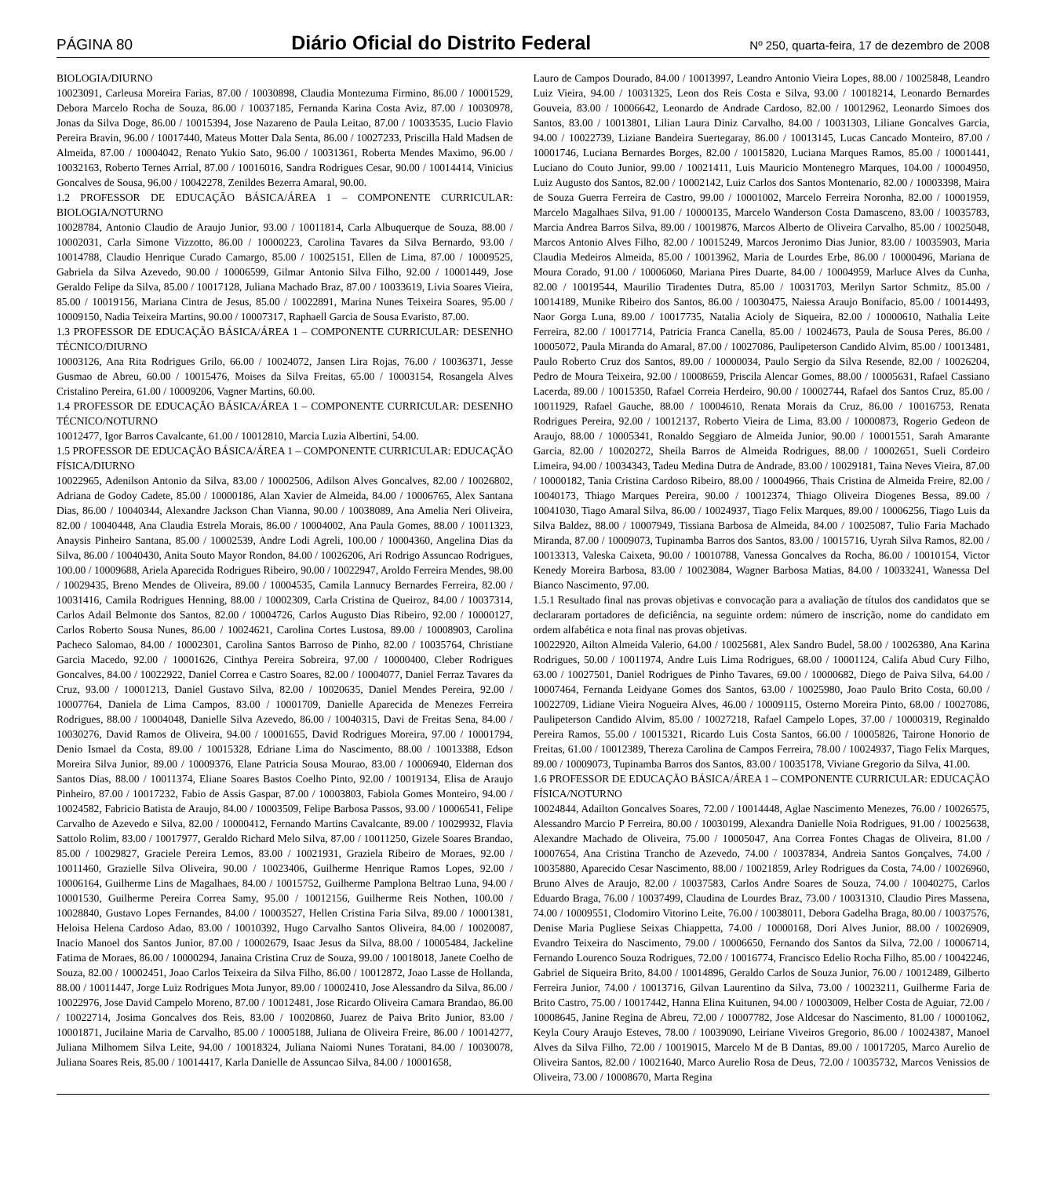PÁGINA 80 Diário Oficial do Distrito Federal Nº 250, quarta-feira, 17 de dezembro de 2008
BIOLOGIA/DIURNO
10023091, Carleusa Moreira Farias, 87.00 / 10030898, Claudia Montezuma Firmino, 86.00 / 10001529, Debora Marcelo Rocha de Souza, 86.00 / 10037185, Fernanda Karina Costa Aviz, 87.00 / 10030978, Jonas da Silva Doge, 86.00 / 10015394, Jose Nazareno de Paula Leitao, 87.00 / 10033535, Lucio Flavio Pereira Bravin, 96.00 / 10017440, Mateus Motter Dala Senta, 86.00 / 10027233, Priscilla Hald Madsen de Almeida, 87.00 / 10004042, Renato Yukio Sato, 96.00 / 10031361, Roberta Mendes Maximo, 96.00 / 10032163, Roberto Ternes Arrial, 87.00 / 10016016, Sandra Rodrigues Cesar, 90.00 / 10014414, Vinicius Goncalves de Sousa, 96.00 / 10042278, Zenildes Bezerra Amaral, 90.00.
1.2 PROFESSOR DE EDUCAÇÃO BÁSICA/ÁREA 1 – COMPONENTE CURRICULAR: BIOLOGIA/NOTURNO
10028784, Antonio Claudio de Araujo Junior, 93.00 / 10011814, Carla Albuquerque de Souza, 88.00 / 10002031, Carla Simone Vizzotto, 86.00 / 10000223, Carolina Tavares da Silva Bernardo, 93.00 / 10014788, Claudio Henrique Curado Camargo, 85.00 / 10025151, Ellen de Lima, 87.00 / 10009525, Gabriela da Silva Azevedo, 90.00 / 10006599, Gilmar Antonio Silva Filho, 92.00 / 10001449, Jose Geraldo Felipe da Silva, 85.00 / 10017128, Juliana Machado Braz, 87.00 / 10033619, Livia Soares Vieira, 85.00 / 10019156, Mariana Cintra de Jesus, 85.00 / 10022891, Marina Nunes Teixeira Soares, 95.00 / 10009150, Nadia Teixeira Martins, 90.00 / 10007317, Raphaell Garcia de Sousa Evaristo, 87.00.
1.3 PROFESSOR DE EDUCAÇÃO BÁSICA/ÁREA 1 – COMPONENTE CURRICULAR: DESENHO TÉCNICO/DIURNO
10003126, Ana Rita Rodrigues Grilo, 66.00 / 10024072, Jansen Lira Rojas, 76.00 / 10036371, Jesse Gusmao de Abreu, 60.00 / 10015476, Moises da Silva Freitas, 65.00 / 10003154, Rosangela Alves Cristalino Pereira, 61.00 / 10009206, Vagner Martins, 60.00.
1.4 PROFESSOR DE EDUCAÇÃO BÁSICA/ÁREA 1 – COMPONENTE CURRICULAR: DESENHO TÉCNICO/NOTURNO
10012477, Igor Barros Cavalcante, 61.00 / 10012810, Marcia Luzia Albertini, 54.00.
1.5 PROFESSOR DE EDUCAÇÃO BÁSICA/ÁREA 1 – COMPONENTE CURRICULAR: EDUCAÇÃO FÍSICA/DIURNO
10022965, Adenilson Antonio da Silva, 83.00 / 10002506, Adilson Alves Goncalves, 82.00 / 10026802, Adriana de Godoy Cadete, 85.00 / 10000186, Alan Xavier de Almeida, 84.00 / 10006765, Alex Santana Dias, 86.00 / 10040344, Alexandre Jackson Chan Vianna, 90.00 / 10038089, Ana Amelia Neri Oliveira, 82.00 / 10040448, Ana Claudia Estrela Morais, 86.00 / 10004002, Ana Paula Gomes, 88.00 / 10011323, Anaysis Pinheiro Santana, 85.00 / 10002539, Andre Lodi Agreli, 100.00 / 10004360, Angelina Dias da Silva, 86.00 / 10040430, Anita Souto Mayor Rondon, 84.00 / 10026206, Ari Rodrigo Assuncao Rodrigues, 100.00 / 10009688, Ariela Aparecida Rodrigues Ribeiro, 90.00 / 10022947, Aroldo Ferreira Mendes, 98.00 / 10029435, Breno Mendes de Oliveira, 89.00 / 10004535, Camila Lannucy Bernardes Ferreira, 82.00 / 10031416, Camila Rodrigues Henning, 88.00 / 10002309, Carla Cristina de Queiroz, 84.00 / 10037314, Carlos Adail Belmonte dos Santos, 82.00 / 10004726, Carlos Augusto Dias Ribeiro, 92.00 / 10000127, Carlos Roberto Sousa Nunes, 86.00 / 10024621, Carolina Cortes Lustosa, 89.00 / 10008903, Carolina Pacheco Salomao, 84.00 / 10002301, Carolina Santos Barroso de Pinho, 82.00 / 10035764, Christiane Garcia Macedo, 92.00 / 10001626, Cinthya Pereira Sobreira, 97.00 / 10000400, Cleber Rodrigues Goncalves, 84.00 / 10022922, Daniel Correa e Castro Soares, 82.00 / 10004077, Daniel Ferraz Tavares da Cruz, 93.00 / 10001213, Daniel Gustavo Silva, 82.00 / 10020635, Daniel Mendes Pereira, 92.00 / 10007764, Daniela de Lima Campos, 83.00 / 10001709, Danielle Aparecida de Menezes Ferreira Rodrigues, 88.00 / 10004048, Danielle Silva Azevedo, 86.00 / 10040315, Davi de Freitas Sena, 84.00 / 10030276, David Ramos de Oliveira, 94.00 / 10001655, David Rodrigues Moreira, 97.00 / 10001794, Denio Ismael da Costa, 89.00 / 10015328, Edriane Lima do Nascimento, 88.00 / 10013388, Edson Moreira Silva Junior, 89.00 / 10009376, Elane Patricia Sousa Mourao, 83.00 / 10006940, Eldernan dos Santos Dias, 88.00 / 10011374, Eliane Soares Bastos Coelho Pinto, 92.00 / 10019134, Elisa de Araujo Pinheiro, 87.00 / 10017232, Fabio de Assis Gaspar, 87.00 / 10003803, Fabiola Gomes Monteiro, 94.00 / 10024582, Fabricio Batista de Araujo, 84.00 / 10003509, Felipe Barbosa Passos, 93.00 / 10006541, Felipe Carvalho de Azevedo e Silva, 82.00 / 10000412, Fernando Martins Cavalcante, 89.00 / 10029932, Flavia Sattolo Rolim, 83.00 / 10017977, Geraldo Richard Melo Silva, 87.00 / 10011250, Gizele Soares Brandao, 85.00 / 10029827, Graciele Pereira Lemos, 83.00 / 10021931, Graziela Ribeiro de Moraes, 92.00 / 10011460, Grazielle Silva Oliveira, 90.00 / 10023406, Guilherme Henrique Ramos Lopes, 92.00 / 10006164, Guilherme Lins de Magalhaes, 84.00 / 10015752, Guilherme Pamplona Beltrao Luna, 94.00 / 10001530, Guilherme Pereira Correa Samy, 95.00 / 10012156, Guilherme Reis Nothen, 100.00 / 10028840, Gustavo Lopes Fernandes, 84.00 / 10003527, Hellen Cristina Faria Silva, 89.00 / 10001381, Heloisa Helena Cardoso Adao, 83.00 / 10010392, Hugo Carvalho Santos Oliveira, 84.00 / 10020087, Inacio Manoel dos Santos Junior, 87.00 / 10002679, Isaac Jesus da Silva, 88.00 / 10005484, Jackeline Fatima de Moraes, 86.00 / 10000294, Janaina Cristina Cruz de Souza, 99.00 / 10018018, Janete Coelho de Souza, 82.00 / 10002451, Joao Carlos Teixeira da Silva Filho, 86.00 / 10012872, Joao Lasse de Hollanda, 88.00 / 10011447, Jorge Luiz Rodrigues Mota Junyor, 89.00 / 10002410, Jose Alessandro da Silva, 86.00 / 10022976, Jose David Campelo Moreno, 87.00 / 10012481, Jose Ricardo Oliveira Camara Brandao, 86.00 / 10022714, Josima Goncalves dos Reis, 83.00 / 10020860, Juarez de Paiva Brito Junior, 83.00 / 10001871, Jucilaine Maria de Carvalho, 85.00 / 10005188, Juliana de Oliveira Freire, 86.00 / 10014277, Juliana Milhomem Silva Leite, 94.00 / 10018324, Juliana Naiomi Nunes Toratani, 84.00 / 10030078, Juliana Soares Reis, 85.00 / 10014417, Karla Danielle de Assuncao Silva, 84.00 / 10001658,
Lauro de Campos Dourado, 84.00 / 10013997, Leandro Antonio Vieira Lopes, 88.00 / 10025848, Leandro Luiz Vieira, 94.00 / 10031325, Leon dos Reis Costa e Silva, 93.00 / 10018214, Leonardo Bernardes Gouveia, 83.00 / 10006642, Leonardo de Andrade Cardoso, 82.00 / 10012962, Leonardo Simoes dos Santos, 83.00 / 10013801, Lilian Laura Diniz Carvalho, 84.00 / 10031303, Liliane Goncalves Garcia, 94.00 / 10022739, Liziane Bandeira Suertegaray, 86.00 / 10013145, Lucas Cancado Monteiro, 87.00 / 10001746, Luciana Bernardes Borges, 82.00 / 10015820, Luciana Marques Ramos, 85.00 / 10001441, Luciano do Couto Junior, 99.00 / 10021411, Luis Mauricio Montenegro Marques, 104.00 / 10004950, Luiz Augusto dos Santos, 82.00 / 10002142, Luiz Carlos dos Santos Montenario, 82.00 / 10003398, Maira de Souza Guerra Ferreira de Castro, 99.00 / 10001002, Marcelo Ferreira Noronha, 82.00 / 10001959, Marcelo Magalhaes Silva, 91.00 / 10000135, Marcelo Wanderson Costa Damasceno, 83.00 / 10035783, Marcia Andrea Barros Silva, 89.00 / 10019876, Marcos Alberto de Oliveira Carvalho, 85.00 / 10025048, Marcos Antonio Alves Filho, 82.00 / 10015249, Marcos Jeronimo Dias Junior, 83.00 / 10035903, Maria Claudia Medeiros Almeida, 85.00 / 10013962, Maria de Lourdes Erbe, 86.00 / 10000496, Mariana de Moura Corado, 91.00 / 10006060, Mariana Pires Duarte, 84.00 / 10004959, Marluce Alves da Cunha, 82.00 / 10019544, Maurilio Tiradentes Dutra, 85.00 / 10031703, Merilyn Sartor Schmitz, 85.00 / 10014189, Munike Ribeiro dos Santos, 86.00 / 10030475, Naiessa Araujo Bonifacio, 85.00 / 10014493, Naor Gorga Luna, 89.00 / 10017735, Natalia Acioly de Siqueira, 82.00 / 10000610, Nathalia Leite Ferreira, 82.00 / 10017714, Patricia Franca Canella, 85.00 / 10024673, Paula de Sousa Peres, 86.00 / 10005072, Paula Miranda do Amaral, 87.00 / 10027086, Paulipeterson Candido Alvim, 85.00 / 10013481, Paulo Roberto Cruz dos Santos, 89.00 / 10000034, Paulo Sergio da Silva Resende, 82.00 / 10026204, Pedro de Moura Teixeira, 92.00 / 10008659, Priscila Alencar Gomes, 88.00 / 10005631, Rafael Cassiano Lacerda, 89.00 / 10015350, Rafael Correia Herdeiro, 90.00 / 10002744, Rafael dos Santos Cruz, 85.00 / 10011929, Rafael Gauche, 88.00 / 10004610, Renata Morais da Cruz, 86.00 / 10016753, Renata Rodrigues Pereira, 92.00 / 10012137, Roberto Vieira de Lima, 83.00 / 10000873, Rogerio Gedeon de Araujo, 88.00 / 10005341, Ronaldo Seggiaro de Almeida Junior, 90.00 / 10001551, Sarah Amarante Garcia, 82.00 / 10020272, Sheila Barros de Almeida Rodrigues, 88.00 / 10002651, Sueli Cordeiro Limeira, 94.00 / 10034343, Tadeu Medina Dutra de Andrade, 83.00 / 10029181, Taina Neves Vieira, 87.00 / 10000182, Tania Cristina Cardoso Ribeiro, 88.00 / 10004966, Thais Cristina de Almeida Freire, 82.00 / 10040173, Thiago Marques Pereira, 90.00 / 10012374, Thiago Oliveira Diogenes Bessa, 89.00 / 10041030, Tiago Amaral Silva, 86.00 / 10024937, Tiago Felix Marques, 89.00 / 10006256, Tiago Luis da Silva Baldez, 88.00 / 10007949, Tissiana Barbosa de Almeida, 84.00 / 10025087, Tulio Faria Machado Miranda, 87.00 / 10009073, Tupinamba Barros dos Santos, 83.00 / 10015716, Uyrah Silva Ramos, 82.00 / 10013313, Valeska Caixeta, 90.00 / 10010788, Vanessa Goncalves da Rocha, 86.00 / 10010154, Victor Kenedy Moreira Barbosa, 83.00 / 10023084, Wagner Barbosa Matias, 84.00 / 10033241, Wanessa Del Bianco Nascimento, 97.00.
1.5.1 Resultado final nas provas objetivas e convocação para a avaliação de títulos dos candidatos que se declararam portadores de deficiência, na seguinte ordem: número de inscrição, nome do candidato em ordem alfabética e nota final nas provas objetivas.
10022920, Ailton Almeida Valerio, 64.00 / 10025681, Alex Sandro Budel, 58.00 / 10026380, Ana Karina Rodrigues, 50.00 / 10011974, Andre Luis Lima Rodrigues, 68.00 / 10001124, Califa Abud Cury Filho, 63.00 / 10027501, Daniel Rodrigues de Pinho Tavares, 69.00 / 10000682, Diego de Paiva Silva, 64.00 / 10007464, Fernanda Leidyane Gomes dos Santos, 63.00 / 10025980, Joao Paulo Brito Costa, 60.00 / 10022709, Lidiane Vieira Nogueira Alves, 46.00 / 10009115, Osterno Moreira Pinto, 68.00 / 10027086, Paulipeterson Candido Alvim, 85.00 / 10027218, Rafael Campelo Lopes, 37.00 / 10000319, Reginaldo Pereira Ramos, 55.00 / 10015321, Ricardo Luis Costa Santos, 66.00 / 10005826, Tairone Honorio de Freitas, 61.00 / 10012389, Thereza Carolina de Campos Ferreira, 78.00 / 10024937, Tiago Felix Marques, 89.00 / 10009073, Tupinamba Barros dos Santos, 83.00 / 10035178, Viviane Gregorio da Silva, 41.00.
1.6 PROFESSOR DE EDUCAÇÃO BÁSICA/ÁREA 1 – COMPONENTE CURRICULAR: EDUCAÇÃO FÍSICA/NOTURNO
10024844, Adailton Goncalves Soares, 72.00 / 10014448, Aglae Nascimento Menezes, 76.00 / 10026575, Alessandro Marcio P Ferreira, 80.00 / 10030199, Alexandra Danielle Noia Rodrigues, 91.00 / 10025638, Alexandre Machado de Oliveira, 75.00 / 10005047, Ana Correa Fontes Chagas de Oliveira, 81.00 / 10007654, Ana Cristina Trancho de Azevedo, 74.00 / 10037834, Andreia Santos Gonçalves, 74.00 / 10035880, Aparecido Cesar Nascimento, 88.00 / 10021859, Arley Rodrigues da Costa, 74.00 / 10026960, Bruno Alves de Araujo, 82.00 / 10037583, Carlos Andre Soares de Souza, 74.00 / 10040275, Carlos Eduardo Braga, 76.00 / 10037499, Claudina de Lourdes Braz, 73.00 / 10031310, Claudio Pires Massena, 74.00 / 10009551, Clodomiro Vitorino Leite, 76.00 / 10038011, Debora Gadelha Braga, 80.00 / 10037576, Denise Maria Pugliese Seixas Chiappetta, 74.00 / 10000168, Dori Alves Junior, 88.00 / 10026909, Evandro Teixeira do Nascimento, 79.00 / 10006650, Fernando dos Santos da Silva, 72.00 / 10006714, Fernando Lourenco Souza Rodrigues, 72.00 / 10016774, Francisco Edelio Rocha Filho, 85.00 / 10042246, Gabriel de Siqueira Brito, 84.00 / 10014896, Geraldo Carlos de Souza Junior, 76.00 / 10012489, Gilberto Ferreira Junior, 74.00 / 10013716, Gilvan Laurentino da Silva, 73.00 / 10023211, Guilherme Faria de Brito Castro, 75.00 / 10017442, Hanna Elina Kuitunen, 94.00 / 10003009, Helber Costa de Aguiar, 72.00 / 10008645, Janine Regina de Abreu, 72.00 / 10007782, Jose Aldcesar do Nascimento, 81.00 / 10001062, Keyla Coury Araujo Esteves, 78.00 / 10039090, Leiriane Viveiros Gregorio, 86.00 / 10024387, Manoel Alves da Silva Filho, 72.00 / 10019015, Marcelo M de B Dantas, 89.00 / 10017205, Marco Aurelio de Oliveira Santos, 82.00 / 10021640, Marco Aurelio Rosa de Deus, 72.00 / 10035732, Marcos Venissios de Oliveira, 73.00 / 10008670, Marta Regina